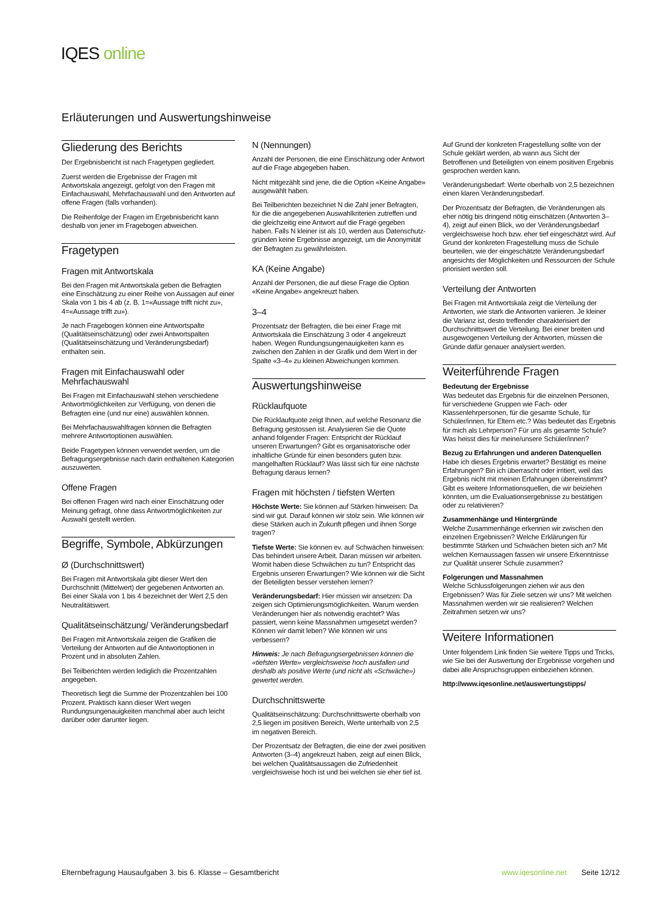IQES online
Erläuterungen und Auswertungshinweise
Gliederung des Berichts
Der Ergebnisbericht ist nach Fragetypen gegliedert.
Zuerst werden die Ergebnisse der Fragen mit Antwortskala angezeigt, gefolgt von den Fragen mit Einfachauswahl, Mehrfachauswahl und den Antworten auf offene Fragen (falls vorhanden).
Die Reihenfolge der Fragen im Ergebnisbericht kann deshalb von jener im Fragebogen abweichen.
Fragetypen
Fragen mit Antwortskala
Bei den Fragen mit Antwortskala geben die Befragten eine Einschätzung zu einer Reihe von Aussagen auf einer Skala von 1 bis 4 ab (z. B. 1=«Aussage trifft nicht zu», 4=«Aussage trifft zu»).
Je nach Fragebogen können eine Antwortspalte (Qualitätseinschätzung) oder zwei Antwortspalten (Qualitätseinschätzung und Veränderungsbedarf) enthalten sein.
Fragen mit Einfachauswahl oder Mehrfachauswahl
Bei Fragen mit Einfachauswahl stehen verschiedene Antwortmöglichkeiten zur Verfügung, von denen die Befragten eine (und nur eine) auswählen können.
Bei Mehrfachauswahlfragen können die Befragten mehrere Antwortoptionen auswählen.
Beide Fragetypen können verwendet werden, um die Befragungsergebnisse nach darin enthaltenen Kategorien auszuwerten.
Offene Fragen
Bei offenen Fragen wird nach einer Einschätzung oder Meinung gefragt, ohne dass Antwortmöglichkeiten zur Auswahl gestellt werden.
Begriffe, Symbole, Abkürzungen
Ø (Durchschnittswert)
Bei Fragen mit Antwortskala gibt dieser Wert den Durchschnitt (Mittelwert) der gegebenen Antworten an. Bei einer Skala von 1 bis 4 bezeichnet der Wert 2,5 den Neutralitätswert.
Qualitätseinschätzung/ Veränderungsbedarf
Bei Fragen mit Antwortskala zeigen die Grafiken die Verteilung der Antworten auf die Antwortoptionen in Prozent und in absoluten Zahlen.
Bei Teilberichten werden lediglich die Prozentzahlen angegeben.
Theoretisch liegt die Summe der Prozentzahlen bei 100 Prozent. Praktisch kann dieser Wert wegen Rundungsungenauigkeiten manchmal aber auch leicht darüber oder darunter liegen.
N (Nennungen)
Anzahl der Personen, die eine Einschätzung oder Antwort auf die Frage abgegeben haben.
Nicht mitgezählt sind jene, die die Option «Keine Angabe» ausgewählt haben.
Bei Teilberichten bezeichnet N die Zahl jener Befragten, für die die angegebenen Auswahlkriterien zutreffen und die gleichzeitig eine Antwort auf die Frage gegeben haben. Falls N kleiner ist als 10, werden aus Datenschutz-gründen keine Ergebnisse angezeigt, um die Anonymität der Befragten zu gewährleisten.
KA (Keine Angabe)
Anzahl der Personen, die auf diese Frage die Option «Keine Angabe» angekreuzt haben.
3–4
Prozentsatz der Befragten, die bei einer Frage mit Antwortskala die Einschätzung 3 oder 4 angekreuzt haben. Wegen Rundungsungenauigkeiten kann es zwischen den Zahlen in der Grafik und dem Wert in der Spalte «3–4» zu kleinen Abweichungen kommen.
Auswertungshinweise
Rücklaufquote
Die Rücklaufquote zeigt Ihnen, auf welche Resonanz die Befragung gestossen ist. Analysieren Sie die Quote anhand folgender Fragen: Entspricht der Rücklauf unseren Erwartungen? Gibt es organisatorische oder inhaltliche Gründe für einen besonders guten bzw. mangelhaften Rücklauf? Was lässt sich für eine nächste Befragung daraus lernen?
Fragen mit höchsten / tiefsten Werten
Höchste Werte: Sie können auf Stärken hinweisen: Da sind wir gut. Darauf können wir stolz sein. Wie können wir diese Stärken auch in Zukunft pflegen und ihnen Sorge tragen?
Tiefste Werte: Sie können ev. auf Schwächen hinweisen: Das behindert unsere Arbeit. Daran müssen wir arbeiten. Womit haben diese Schwächen zu tun? Entspricht das Ergebnis unseren Erwartungen? Wie können wir die Sicht der Beteiligten besser verstehen lernen?
Veränderungsbedarf: Hier müssen wir ansetzen: Da zeigen sich Optimierungsmöglichkeiten. Warum werden Veränderungen hier als notwendig erachtet? Was passiert, wenn keine Massnahmen umgesetzt werden? Können wir damit leben? Wie können wir uns verbessern?
Hinweis: Je nach Befragungsergebnissen können die «tiefsten Werte» vergleichsweise hoch ausfallen und deshalb als positive Werte (und nicht als «Schwäche») gewertet werden.
Durchschnittswerte
Qualitätseinschätzung: Durchschnittswerte oberhalb von 2,5 liegen im positiven Bereich, Werte unterhalb von 2,5 im negativen Bereich.
Der Prozentsatz der Befragten, die eine der zwei positiven Antworten (3–4) angekreuzt haben, zeigt auf einen Blick, bei welchen Qualitätsaussagen die Zufriedenheit vergleichsweise hoch ist und bei welchen sie eher tief ist.
Auf Grund der konkreten Fragestellung sollte von der Schule geklärt werden, ab wann aus Sicht der Betroffenen und Beteiligten von einem positiven Ergebnis gesprochen werden kann.
Veränderungsbedarf: Werte oberhalb von 2,5 bezeichnen einen klaren Veränderungsbedarf.
Der Prozentsatz der Befragten, die Veränderungen als eher nötig bis dringend nötig einschätzen (Antworten 3–4), zeigt auf einen Blick, wo der Veränderungsbedarf vergleichsweise hoch bzw. eher tief eingeschätzt wird. Auf Grund der konkreten Fragestellung muss die Schule beurteilen, wie der eingeschätzte Veränderungsbedarf angesichts der Möglichkeiten und Ressourcen der Schule priorisiert werden soll.
Verteilung der Antworten
Bei Fragen mit Antwortskala zeigt die Verteilung der Antworten, wie stark die Antworten variieren. Je kleiner die Varianz ist, desto treffender charakterisiert der Durchschnittswert die Verteilung. Bei einer breiten und ausgewogenen Verteilung der Antworten, müssen die Gründe dafür genauer analysiert werden.
Weiterführende Fragen
Bedeutung der Ergebnisse
Was bedeutet das Ergebnis für die einzelnen Personen, für verschiedene Gruppen wie Fach- oder Klassenlehrpersonen, für die gesamte Schule, für Schüler/innen, für Eltern etc.? Was bedeutet das Ergebnis für mich als Lehrperson? Für uns als gesamte Schule? Was heisst dies für meine/unsere Schüler/innen?
Bezug zu Erfahrungen und anderen Datenquellen
Habe ich dieses Ergebnis erwartet? Bestätigt es meine Erfahrungen? Bin ich überrascht oder irritiert, weil das Ergebnis nicht mit meinen Erfahrungen übereinstimmt? Gibt es weitere Informationsquellen, die wir beiziehen könnten, um die Evaluationsergebnisse zu bestätigen oder zu relativieren?
Zusammenhänge und Hintergründe
Welche Zusammenhänge erkennen wir zwischen den einzelnen Ergebnissen? Welche Erklärungen für bestimmte Stärken und Schwächen bieten sich an? Mit welchen Kernaussagen fassen wir unsere Erkenntnisse zur Qualität unserer Schule zusammen?
Folgerungen und Massnahmen
Welche Schlussfolgerungen ziehen wir aus den Ergebnissen? Was für Ziele setzen wir uns? Mit welchen Massnahmen werden wir sie realisieren? Welchen Zeitrahmen setzen wir uns?
Weitere Informationen
Unter folgendem Link finden Sie weitere Tipps und Tricks, wie Sie bei der Auswertung der Ergebnisse vorgehen und dabei alle Anspruchsgruppen einbeziehen können.
http://www.iqesonline.net/auswertungstipps/
Elternbefragung Hausaufgaben 3. bis 6. Klasse – Gesamtbericht www.iqesonline.net Seite 12/12